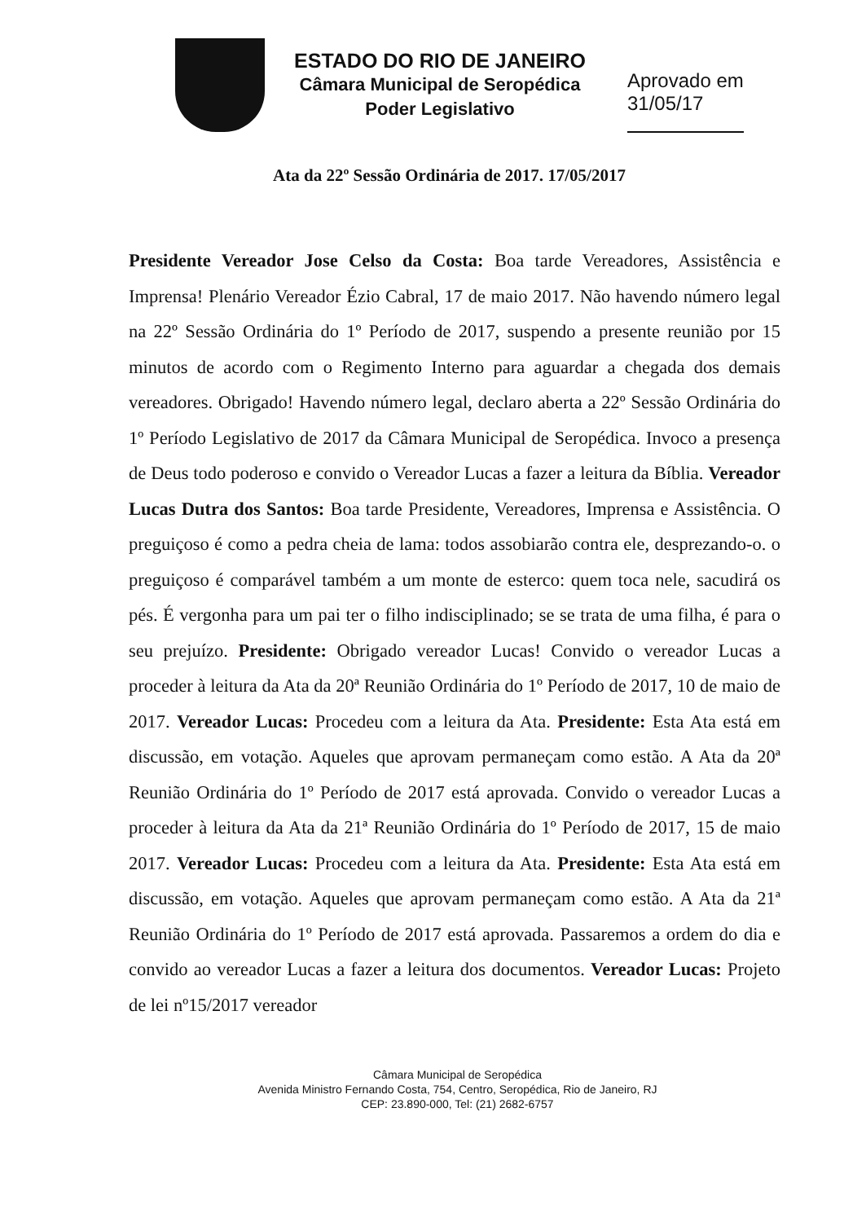ESTADO DO RIO DE JANEIRO
Câmara Municipal de Seropédica
Poder Legislativo
Aprovado em
31/05/17
Ata da 22º Sessão Ordinária de 2017. 17/05/2017
Presidente Vereador Jose Celso da Costa: Boa tarde Vereadores, Assistência e Imprensa! Plenário Vereador Ézio Cabral, 17 de maio 2017. Não havendo número legal na 22º Sessão Ordinária do 1º Período de 2017, suspendo a presente reunião por 15 minutos de acordo com o Regimento Interno para aguardar a chegada dos demais vereadores. Obrigado! Havendo número legal, declaro aberta a 22º Sessão Ordinária do 1º Período Legislativo de 2017 da Câmara Municipal de Seropédica. Invoco a presença de Deus todo poderoso e convido o Vereador Lucas a fazer a leitura da Bíblia. Vereador Lucas Dutra dos Santos: Boa tarde Presidente, Vereadores, Imprensa e Assistência. O preguiçoso é como a pedra cheia de lama: todos assobiarão contra ele, desprezando-o. o preguiçoso é comparável também a um monte de esterco: quem toca nele, sacudirá os pés. É vergonha para um pai ter o filho indisciplinado; se se trata de uma filha, é para o seu prejuízo. Presidente: Obrigado vereador Lucas! Convido o vereador Lucas a proceder à leitura da Ata da 20ª Reunião Ordinária do 1º Período de 2017, 10 de maio de 2017. Vereador Lucas: Procedeu com a leitura da Ata. Presidente: Esta Ata está em discussão, em votação. Aqueles que aprovam permaneçam como estão. A Ata da 20ª Reunião Ordinária do 1º Período de 2017 está aprovada. Convido o vereador Lucas a proceder à leitura da Ata da 21ª Reunião Ordinária do 1º Período de 2017, 15 de maio 2017. Vereador Lucas: Procedeu com a leitura da Ata. Presidente: Esta Ata está em discussão, em votação. Aqueles que aprovam permaneçam como estão. A Ata da 21ª Reunião Ordinária do 1º Período de 2017 está aprovada. Passaremos a ordem do dia e convido ao vereador Lucas a fazer a leitura dos documentos. Vereador Lucas: Projeto de lei nº15/2017 vereador
Câmara Municipal de Seropédica
Avenida Ministro Fernando Costa, 754, Centro, Seropédica, Rio de Janeiro, RJ
CEP: 23.890-000, Tel: (21) 2682-6757